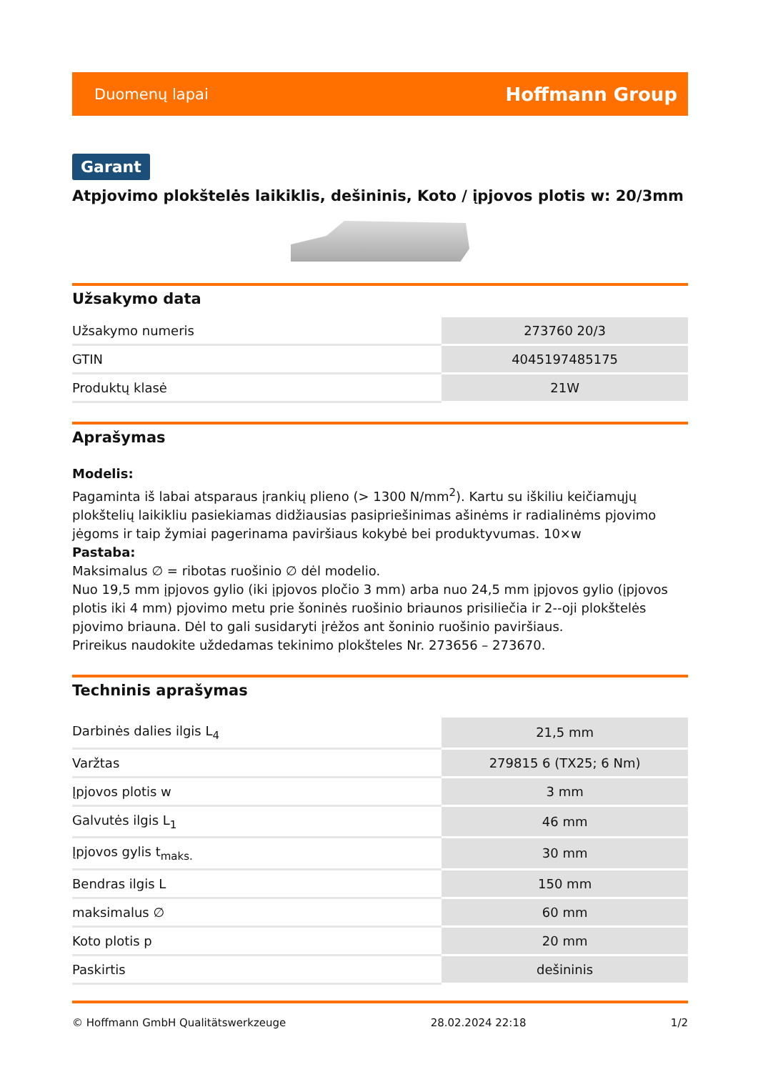Duomenų lapai Hoffmann Group
Garant
Atpjovimo plokštelės laikiklis, dešininis, Koto / įpjovos plotis w: 20/3mm
Užsakymo data
| Užsakymo numeris | 273760 20/3 |
| GTIN | 4045197485175 |
| Produktų klasė | 21W |
Aprašymas
Modelis:
Pagaminta iš labai atsparaus įrankių plieno (> 1300 N/mm<sup>2</sup>). Kartu su iškiliu keičiamųjų plokštelių laikikliu pasiekiamas didžiausias pasipriešinimas ašinėms ir radialinėms pjovimo jėgoms ir taip žymiai pagerinama paviršiaus kokybė bei produktyvumas. 10×w
Pastaba:
Maksimalus ∅ = ribotas ruošinio ∅ dėl modelio.
Nuo 19,5 mm įpjovos gylio (iki įpjovos pločio 3 mm) arba nuo 24,5 mm įpjovos gylio (įpjovos plotis iki 4 mm) pjovimo metu prie šoninės ruošinio briaunos prisiliečia ir 2--oji plokštelės pjovimo briauna. Dėl to gali susidaryti įrėžos ant šoninio ruošinio paviršiaus.
Prireikus naudokite uždedamas tekinimo plokšteles Nr. 273656 – 273670.
Techninis aprašymas
| Darbinės dalies ilgis L<sub>4</sub> | 21,5 mm |
| Varžtas | 279815 6 (TX25; 6 Nm) |
| Įpjovos plotis w | 3 mm |
| Galvutės ilgis L<sub>1</sub> | 46 mm |
| Įpjovos gylis t<sub>maks.</sub> | 30 mm |
| Bendras ilgis L | 150 mm |
| maksimalus ∅ | 60 mm |
| Koto plotis p | 20 mm |
| Paskirtis | dešininis |
© Hoffmann GmbH Qualitätswerkzeuge 28.02.2024 22:18 1/2